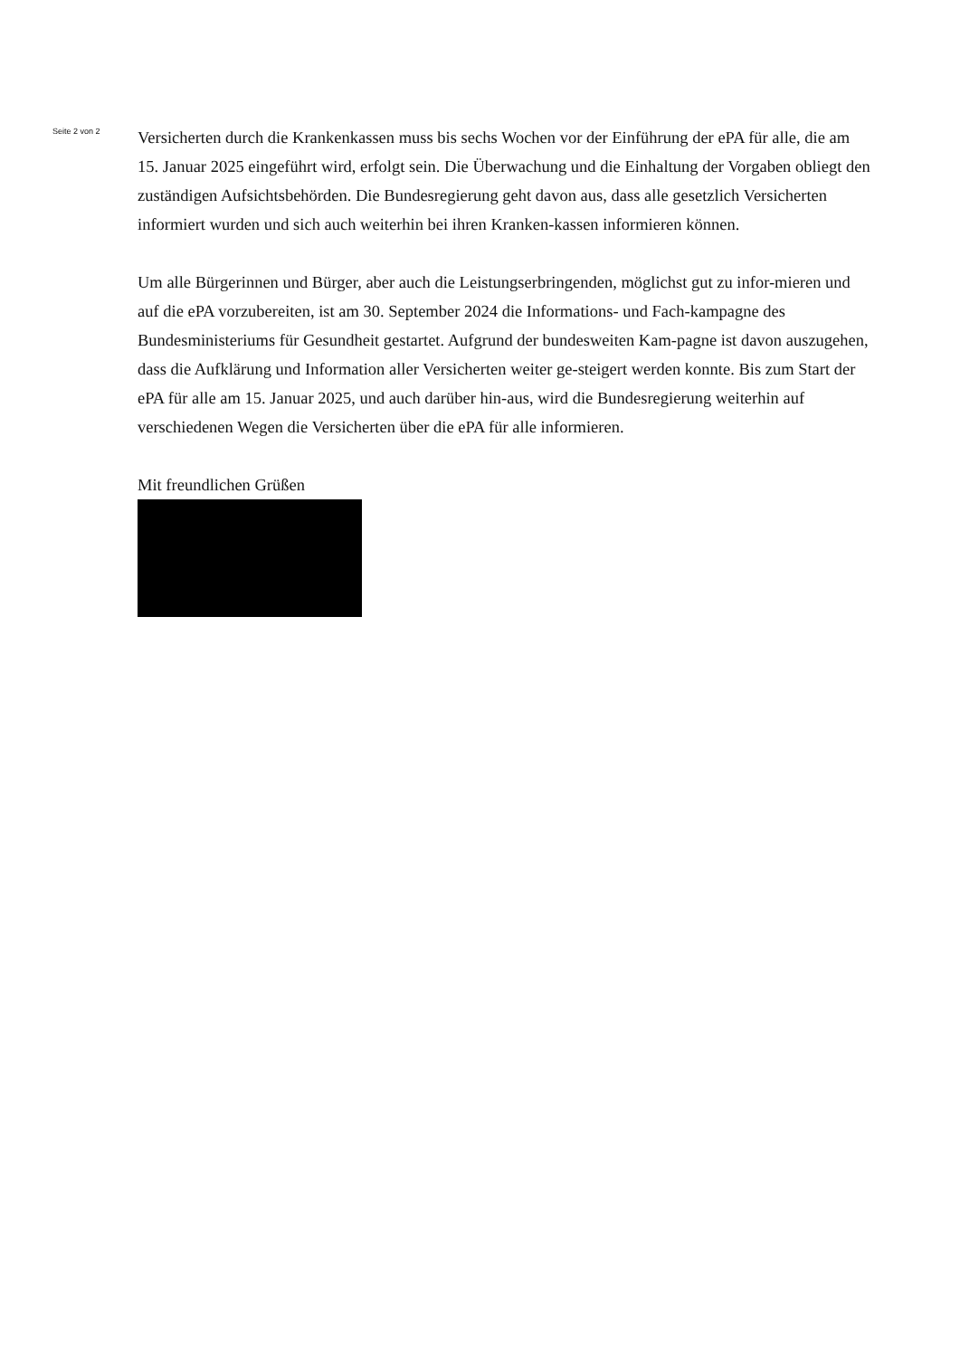Seite 2 von 2
Versicherten durch die Krankenkassen muss bis sechs Wochen vor der Einführung der ePA für alle, die am 15. Januar 2025 eingeführt wird, erfolgt sein. Die Überwachung und die Einhaltung der Vorgaben obliegt den zuständigen Aufsichtsbehörden. Die Bundesregierung geht davon aus, dass alle gesetzlich Versicherten informiert wurden und sich auch weiterhin bei ihren Kranken-kassen informieren können.
Um alle Bürgerinnen und Bürger, aber auch die Leistungserbringenden, möglichst gut zu infor-mieren und auf die ePA vorzubereiten, ist am 30. September 2024 die Informations- und Fach-kampagne des Bundesministeriums für Gesundheit gestartet. Aufgrund der bundesweiten Kam-pagne ist davon auszugehen, dass die Aufklärung und Information aller Versicherten weiter ge-steigert werden konnte. Bis zum Start der ePA für alle am 15. Januar 2025, und auch darüber hin-aus, wird die Bundesregierung weiterhin auf verschiedenen Wegen die Versicherten über die ePA für alle informieren.
Mit freundlichen Grüßen